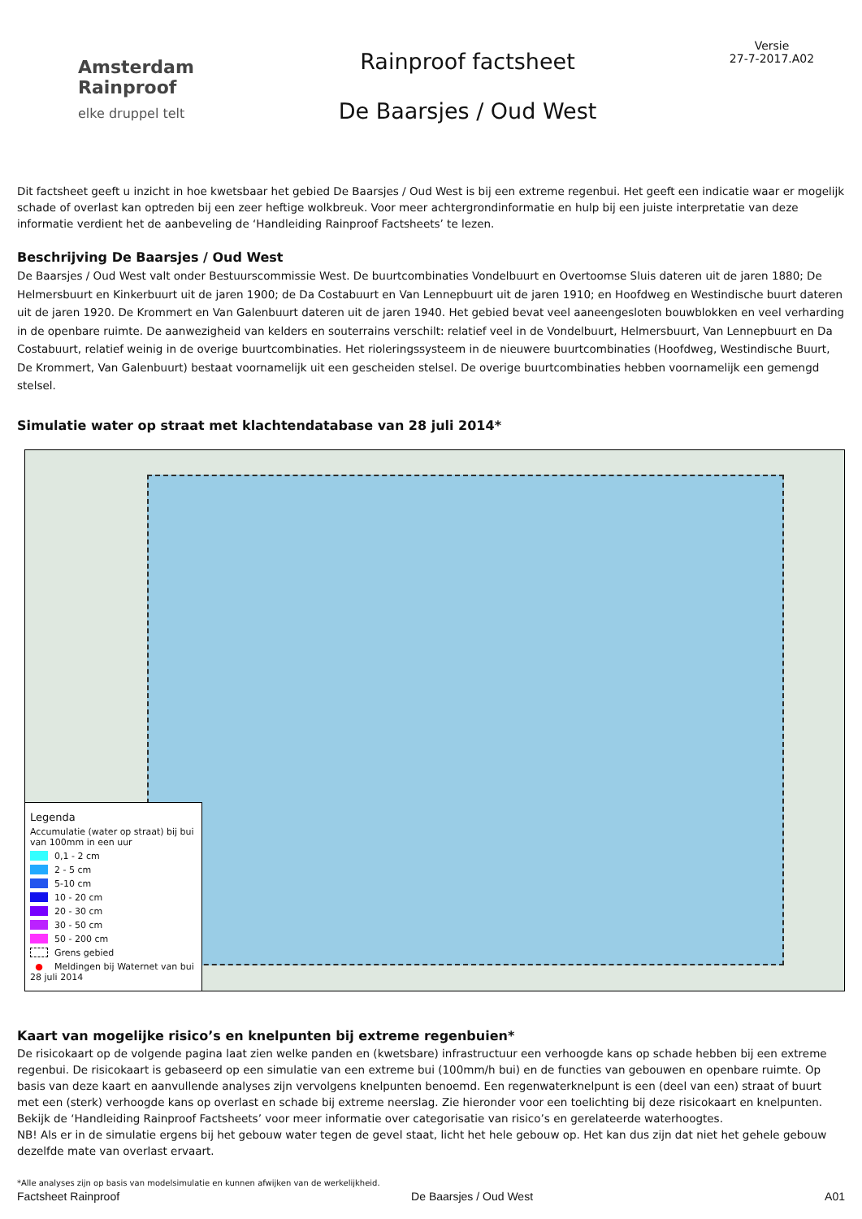Amsterdam
Rainproof
elke druppel telt
Rainproof factsheet
De Baarsjes / Oud West
Versie
27-7-2017.A02
Dit factsheet geeft u inzicht in hoe kwetsbaar het gebied De Baarsjes / Oud West is bij een extreme regenbui. Het geeft een indicatie waar er mogelijk schade of overlast kan optreden bij een zeer heftige wolkbreuk. Voor meer achtergrondinformatie en hulp bij een juiste interpretatie van deze informatie verdient het de aanbeveling de ‘Handleiding Rainproof Factsheets’ te lezen.
Beschrijving De Baarsjes / Oud West
De Baarsjes / Oud West valt onder Bestuurscommissie West. De buurtcombinaties Vondelbuurt en Overtoomse Sluis dateren uit de jaren 1880; De Helmersbuurt en Kinkerbuurt uit de jaren 1900; de Da Costabuurt en Van Lennepbuurt uit de jaren 1910; en Hoofdweg en Westindische buurt dateren uit de jaren 1920. De Krommert en Van Galenbuurt dateren uit de jaren 1940. Het gebied bevat veel aaneengesloten bouwblokken en veel verharding in de openbare ruimte. De aanwezigheid van kelders en souterrains verschilt: relatief veel in de Vondelbuurt, Helmersbuurt, Van Lennepbuurt en Da Costabuurt, relatief weinig in de overige buurtcombinaties. Het rioleringssysteem in de nieuwere buurtcombinaties (Hoofdweg, Westindische Buurt, De Krommert, Van Galenbuurt) bestaat voornamelijk uit een gescheiden stelsel. De overige buurtcombinaties hebben voornamelijk een gemengd stelsel.
Simulatie water op straat met klachtendatabase van 28 juli 2014*
Legenda
Accumulatie (water op straat) bij bui van 100mm in een uur
0,1 - 2 cm
2 - 5 cm
5-10 cm
10 - 20 cm
20 - 30 cm
30 - 50 cm
50 - 200 cm
Grens gebied
● Meldingen bij Waternet van bui 28 juli 2014
Kaart van mogelijke risico’s en knelpunten bij extreme regenbuien*
De risicokaart op de volgende pagina laat zien welke panden en (kwetsbare) infrastructuur een verhoogde kans op schade hebben bij een extreme regenbui. De risicokaart is gebaseerd op een simulatie van een extreme bui (100mm/h bui) en de functies van gebouwen en openbare ruimte. Op basis van deze kaart en aanvullende analyses zijn vervolgens knelpunten benoemd. Een regenwaterknelpunt is een (deel van een) straat of buurt met een (sterk) verhoogde kans op overlast en schade bij extreme neerslag. Zie hieronder voor een toelichting bij deze risicokaart en knelpunten.
Bekijk de ‘Handleiding Rainproof Factsheets’ voor meer informatie over categorisatie van risico’s en gerelateerde waterhoogtes.
NB! Als er in de simulatie ergens bij het gebouw water tegen de gevel staat, licht het hele gebouw op. Het kan dus zijn dat niet het gehele gebouw dezelfde mate van overlast ervaart.
*Alle analyses zijn op basis van modelsimulatie en kunnen afwijken van de werkelijkheid.
Factsheet Rainproof De Baarsjes / Oud West A01